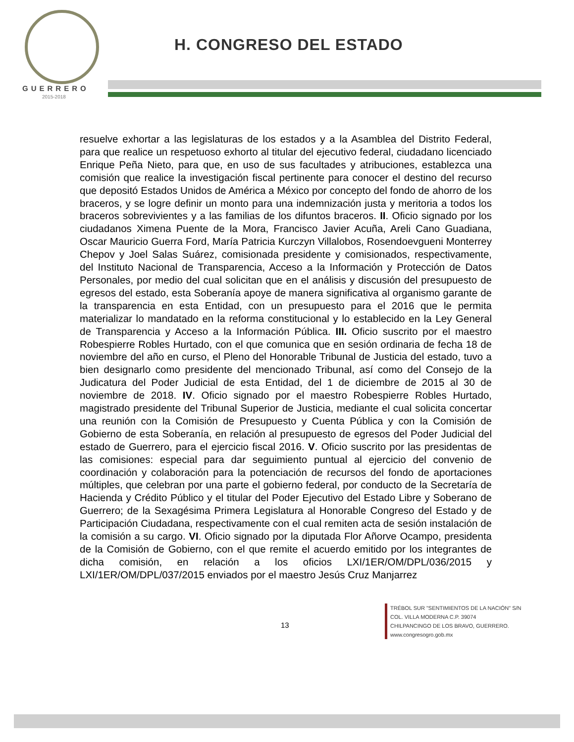GUERRERO
2015-2018
H. CONGRESO DEL ESTADO
resuelve exhortar a las legislaturas de los estados y a la Asamblea del Distrito Federal, para que realice un respetuoso exhorto al titular del ejecutivo federal, ciudadano licenciado Enrique Peña Nieto, para que, en uso de sus facultades y atribuciones, establezca una comisión que realice la investigación fiscal pertinente para conocer el destino del recurso que depositó Estados Unidos de América a México por concepto del fondo de ahorro de los braceros, y se logre definir un monto para una indemnización justa y meritoria a todos los braceros sobrevivientes y a las familias de los difuntos braceros. II. Oficio signado por los ciudadanos Ximena Puente de la Mora, Francisco Javier Acuña, Areli Cano Guadiana, Oscar Mauricio Guerra Ford, María Patricia Kurczyn Villalobos, Rosendoevgueni Monterrey Chepov y Joel Salas Suárez, comisionada presidente y comisionados, respectivamente, del Instituto Nacional de Transparencia, Acceso a la Información y Protección de Datos Personales, por medio del cual solicitan que en el análisis y discusión del presupuesto de egresos del estado, esta Soberanía apoye de manera significativa al organismo garante de la transparencia en esta Entidad, con un presupuesto para el 2016 que le permita materializar lo mandatado en la reforma constitucional y lo establecido en la Ley General de Transparencia y Acceso a la Información Pública. III. Oficio suscrito por el maestro Robespierre Robles Hurtado, con el que comunica que en sesión ordinaria de fecha 18 de noviembre del año en curso, el Pleno del Honorable Tribunal de Justicia del estado, tuvo a bien designarlo como presidente del mencionado Tribunal, así como del Consejo de la Judicatura del Poder Judicial de esta Entidad, del 1 de diciembre de 2015 al 30 de noviembre de 2018. IV. Oficio signado por el maestro Robespierre Robles Hurtado, magistrado presidente del Tribunal Superior de Justicia, mediante el cual solicita concertar una reunión con la Comisión de Presupuesto y Cuenta Pública y con la Comisión de Gobierno de esta Soberanía, en relación al presupuesto de egresos del Poder Judicial del estado de Guerrero, para el ejercicio fiscal 2016. V. Oficio suscrito por las presidentas de las comisiones: especial para dar seguimiento puntual al ejercicio del convenio de coordinación y colaboración para la potenciación de recursos del fondo de aportaciones múltiples, que celebran por una parte el gobierno federal, por conducto de la Secretaría de Hacienda y Crédito Público y el titular del Poder Ejecutivo del Estado Libre y Soberano de Guerrero; de la Sexagésima Primera Legislatura al Honorable Congreso del Estado y de Participación Ciudadana, respectivamente con el cual remiten acta de sesión instalación de la comisión a su cargo. VI. Oficio signado por la diputada Flor Añorve Ocampo, presidenta de la Comisión de Gobierno, con el que remite el acuerdo emitido por los integrantes de dicha comisión, en relación a los oficios LXI/1ER/OM/DPL/036/2015 y LXI/1ER/OM/DPL/037/2015 enviados por el maestro Jesús Cruz Manjarrez
13
TRÉBOL SUR "SENTIMIENTOS DE LA NACIÓN" S/N
COL. VILLA MODERNA C.P. 39074
CHILPANCINGO DE LOS BRAVO, GUERRERO.
www.congresogro.gob.mx